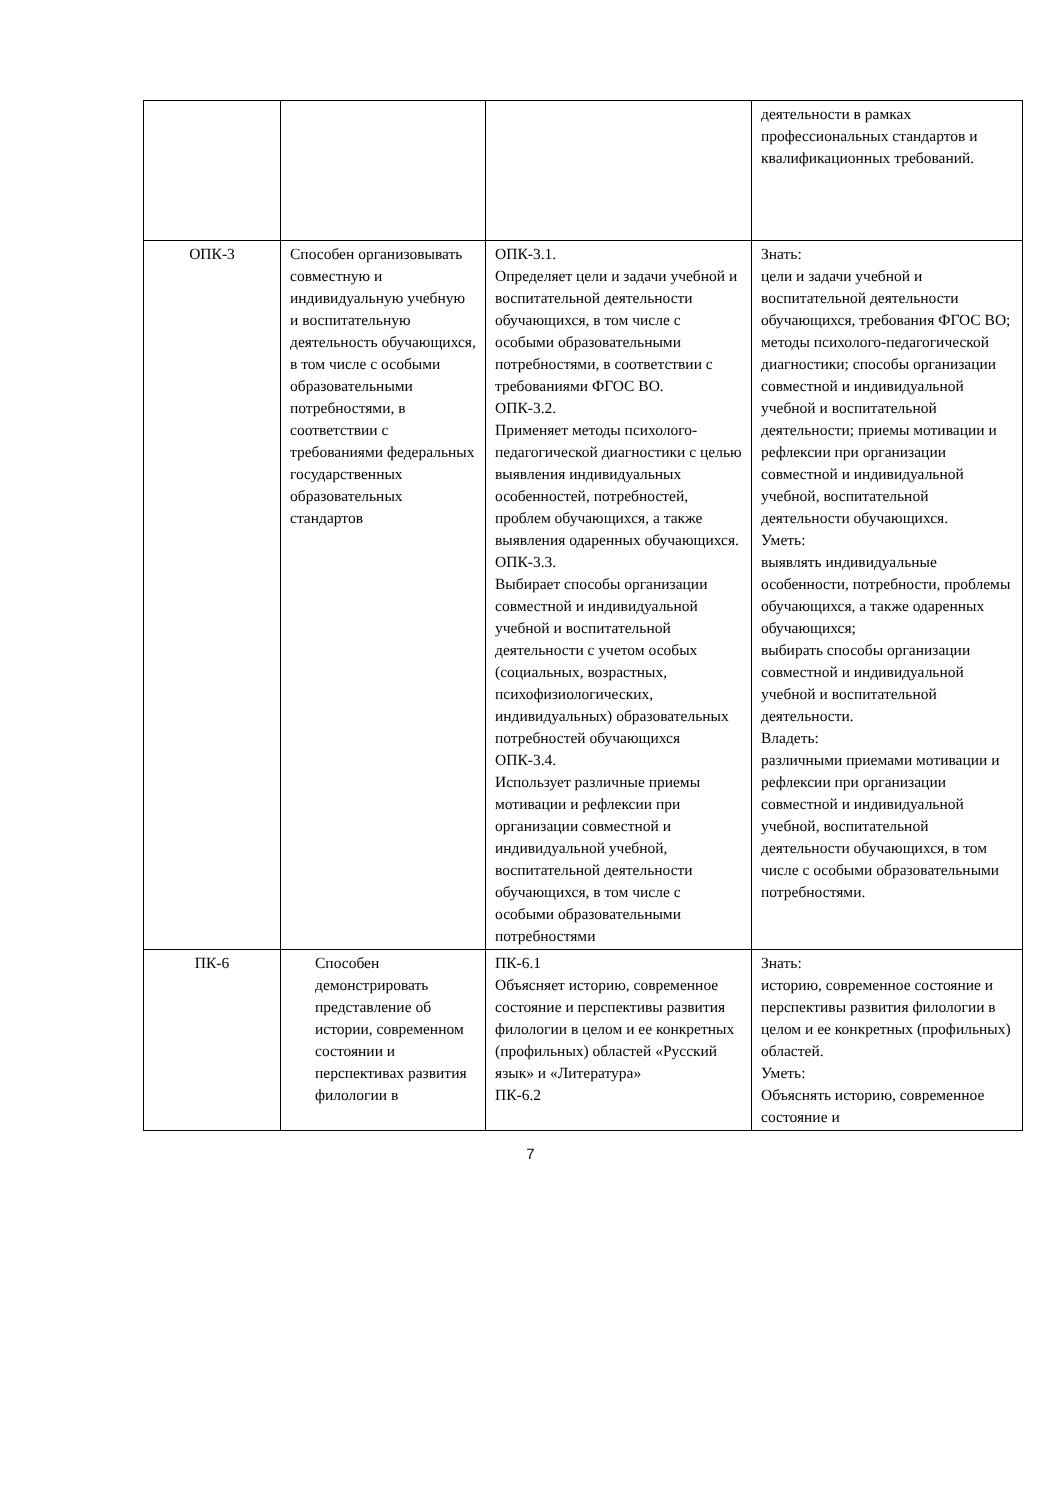| | | | деятельности в рамках профессиональных стандартов и квалификационных требований. |
| ОПК-3 | Способен организовывать совместную и индивидуальную учебную и воспитательную деятельность обучающихся, в том числе с особыми образовательными потребностями, в соответствии с требованиями федеральных государственных образовательных стандартов | ОПК-3.1. Определяет цели и задачи учебной и воспитательной деятельности обучающихся, в том числе с особыми образовательными потребностями, в соответствии с требованиями ФГОС ВО. ОПК-3.2. Применяет методы психолого-педагогической диагностики с целью выявления индивидуальных особенностей, потребностей, проблем обучающихся, а также выявления одаренных обучающихся. ОПК-3.3. Выбирает способы организации совместной и индивидуальной учебной и воспитательной деятельности с учетом особых (социальных, возрастных, психофизиологических, индивидуальных) образовательных потребностей обучающихся ОПК-3.4. Использует различные приемы мотивации и рефлексии при организации совместной и индивидуальной учебной, воспитательной деятельности обучающихся, в том числе с особыми образовательными потребностями | Знать: цели и задачи учебной и воспитательной деятельности обучающихся, требования ФГОС ВО; методы психолого-педагогической диагностики; способы организации совместной и индивидуальной учебной и воспитательной деятельности; приемы мотивации и рефлексии при организации совместной и индивидуальной учебной, воспитательной деятельности обучающихся. Уметь: выявлять индивидуальные особенности, потребности, проблемы обучающихся, а также одаренных обучающихся; выбирать способы организации совместной и индивидуальной учебной и воспитательной деятельности. Владеть: различными приемами мотивации и рефлексии при организации совместной и индивидуальной учебной, воспитательной деятельности обучающихся, в том числе с особыми образовательными потребностями. |
| ПК-6 | Способен демонстрировать представление об истории, современном состоянии и перспективах развития филологии в | ПК-6.1 Объясняет историю, современное состояние и перспективы развития филологии в целом и ее конкретных (профильных) областей «Русский язык» и «Литература» ПК-6.2 | Знать: историю, современное состояние и перспективы развития филологии в целом и ее конкретных (профильных) областей. Уметь: Объяснять историю, современное состояние и |
7